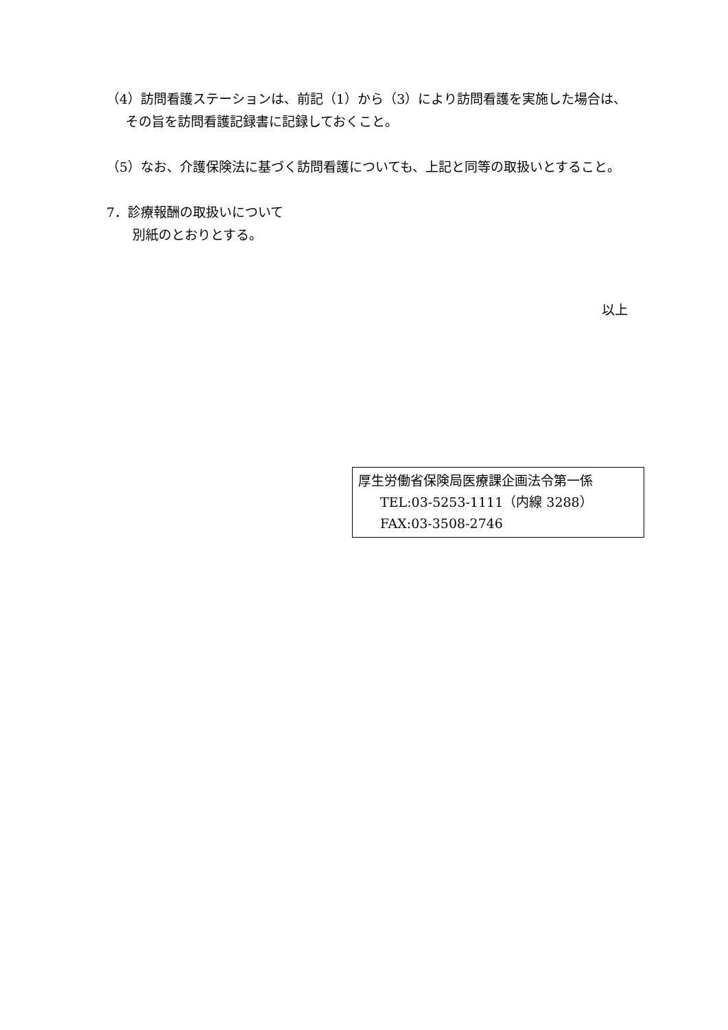（4）訪問看護ステーションは、前記（1）から（3）により訪問看護を実施した場合は、その旨を訪問看護記録書に記録しておくこと。
（5）なお、介護保険法に基づく訪問看護についても、上記と同等の取扱いとすること。
7．診療報酬の取扱いについて
別紙のとおりとする。
以上
厚生労働省保険局医療課企画法令第一係
TEL:03-5253-1111（内線 3288）
FAX:03-3508-2746